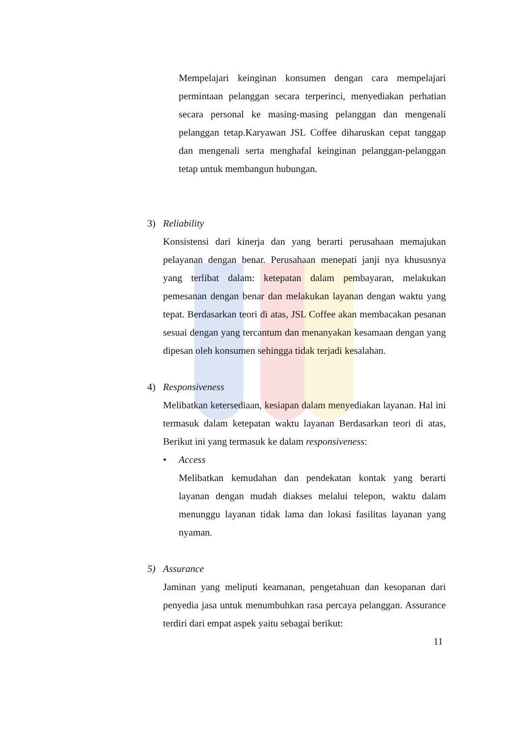Mempelajari keinginan konsumen dengan cara mempelajari permintaan pelanggan secara terperinci, menyediakan perhatian secara personal ke masing-masing pelanggan dan mengenali pelanggan tetap.Karyawan JSL Coffee diharuskan cepat tanggap dan mengenali serta menghafal keinginan pelanggan-pelanggan tetap untuk membangun hubungan.
3) Reliability
Konsistensi dari kinerja dan yang berarti perusahaan memajukan pelayanan dengan benar. Perusahaan menepati janji nya khususnya yang terlibat dalam: ketepatan dalam pembayaran, melakukan pemesanan dengan benar dan melakukan layanan dengan waktu yang tepat. Berdasarkan teori di atas, JSL Coffee akan membacakan pesanan sesuai dengan yang tercantum dan menanyakan kesamaan dengan yang dipesan oleh konsumen sehingga tidak terjadi kesalahan.
4) Responsiveness
Melibatkan ketersediaan, kesiapan dalam menyediakan layanan. Hal ini termasuk dalam ketepatan waktu layanan Berdasarkan teori di atas, Berikut ini yang termasuk ke dalam responsiveness:
• Access
Melibatkan kemudahan dan pendekatan kontak yang berarti layanan dengan mudah diakses melalui telepon, waktu dalam menunggu layanan tidak lama dan lokasi fasilitas layanan yang nyaman.
5) Assurance
Jaminan yang meliputi keamanan, pengetahuan dan kesopanan dari penyedia jasa untuk menumbuhkan rasa percaya pelanggan. Assurance terdiri dari empat aspek yaitu sebagai berikut:
11